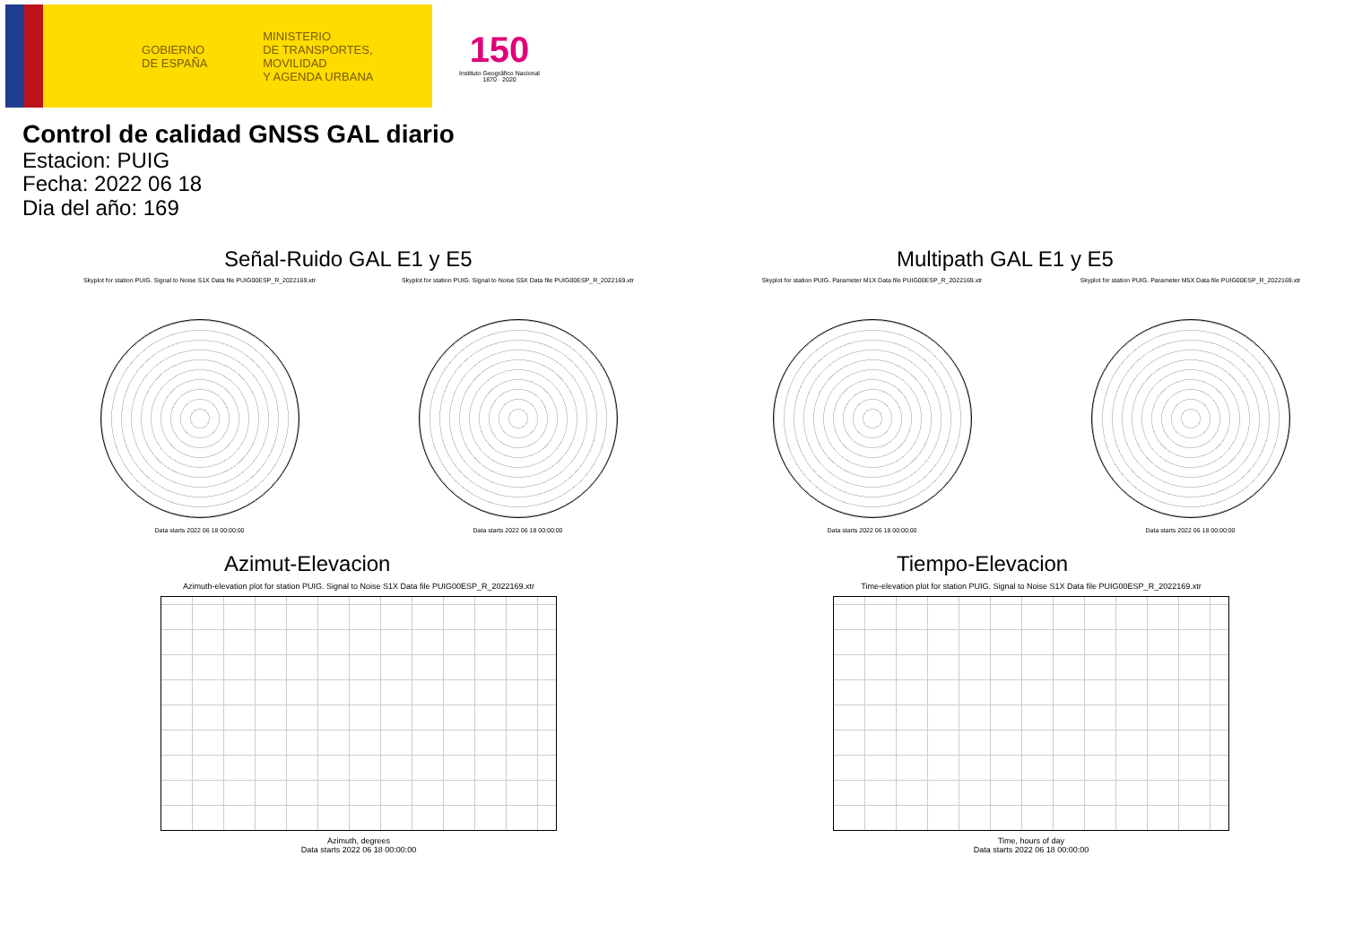GOBIERNO
DE ESPAÑA
MINISTERIO
DE TRANSPORTES, MOVILIDAD
Y AGENDA URBANA
150
Instituto Geográfico Nacional 1870 · 2020
Control de calidad GNSS GAL diario
Estacion: PUIG
Fecha: 2022 06 18
Dia del año: 169
Señal-Ruido GAL E1 y E5
Skyplot for station PUIG. Signal to Noise S1X Data file PUIG00ESP_R_2022169.xtr
Data starts 2022 06 18 00:00:00
Skyplot for station PUIG. Signal to Noise S5X Data file PUIG00ESP_R_2022169.xtr
Data starts 2022 06 18 00:00:00
Multipath GAL E1 y E5
Skyplot for station PUIG. Parameter M1X Data file PUIG00ESP_R_2022169.xtr
Data starts 2022 06 18 00:00:00
Skyplot for station PUIG. Parameter M5X Data file PUIG00ESP_R_2022169.xtr
Data starts 2022 06 18 00:00:00
Azimut-Elevacion
Azimuth-elevation plot for station PUIG. Signal to Noise S1X Data file PUIG00ESP_R_2022169.xtr
Azimuth, degrees
Data starts 2022 06 18 00:00:00
Tiempo-Elevacion
Time-elevation plot for station PUIG. Signal to Noise S1X Data file PUIG00ESP_R_2022169.xtr
Time, hours of day
Data starts 2022 06 18 00:00:00